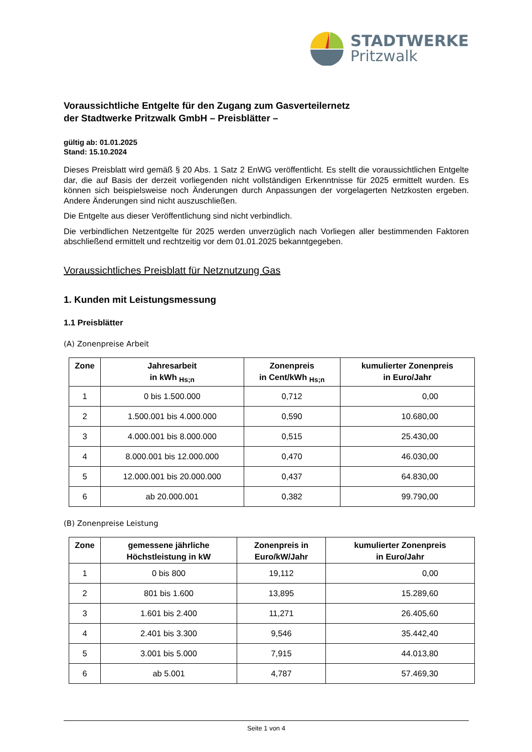STADTWERKE
Pritzwalk
Voraussichtliche Entgelte für den Zugang zum Gasverteilernetz
der Stadtwerke Pritzwalk GmbH – Preisblätter –
gültig ab: 01.01.2025
Stand: 15.10.2024
Dieses Preisblatt wird gemäß § 20 Abs. 1 Satz 2 EnWG veröffentlicht. Es stellt die voraussichtlichen Entgelte dar, die auf Basis der derzeit vorliegenden nicht vollständigen Erkenntnisse für 2025 ermittelt wurden. Es können sich beispielsweise noch Änderungen durch Anpassungen der vorgelagerten Netzkosten ergeben. Andere Änderungen sind nicht auszuschließen.
Die Entgelte aus dieser Veröffentlichung sind nicht verbindlich.
Die verbindlichen Netzentgelte für 2025 werden unverzüglich nach Vorliegen aller bestimmenden Faktoren abschließend ermittelt und rechtzeitig vor dem 01.01.2025 bekanntgegeben.
Voraussichtliches Preisblatt für Netznutzung Gas
1. Kunden mit Leistungsmessung
1.1 Preisblätter
(A) Zonenpreise Arbeit
| Zone | Jahresarbeit in kWh <sub>Hs;n</sub> | Zonenpreis in Cent/kWh <sub>Hs;n</sub> | kumulierter Zonenpreis in Euro/Jahr |
| --- | --- | --- | --- |
| 1 | 0 bis 1.500.000 | 0,712 | 0,00 |
| 2 | 1.500.001 bis 4.000.000 | 0,590 | 10.680,00 |
| 3 | 4.000.001 bis 8.000.000 | 0,515 | 25.430,00 |
| 4 | 8.000.001 bis 12.000.000 | 0,470 | 46.030,00 |
| 5 | 12.000.001 bis 20.000.000 | 0,437 | 64.830,00 |
| 6 | ab 20.000.001 | 0,382 | 99.790,00 |
(B) Zonenpreise Leistung
| Zone | gemessene jährliche Höchstleistung in kW | Zonenpreis in Euro/kW/Jahr | kumulierter Zonenpreis in Euro/Jahr |
| --- | --- | --- | --- |
| 1 | 0 bis 800 | 19,112 | 0,00 |
| 2 | 801 bis 1.600 | 13,895 | 15.289,60 |
| 3 | 1.601 bis 2.400 | 11,271 | 26.405,60 |
| 4 | 2.401 bis 3.300 | 9,546 | 35.442,40 |
| 5 | 3.001 bis 5.000 | 7,915 | 44.013,80 |
| 6 | ab 5.001 | 4,787 | 57.469,30 |
Seite 1 von 4